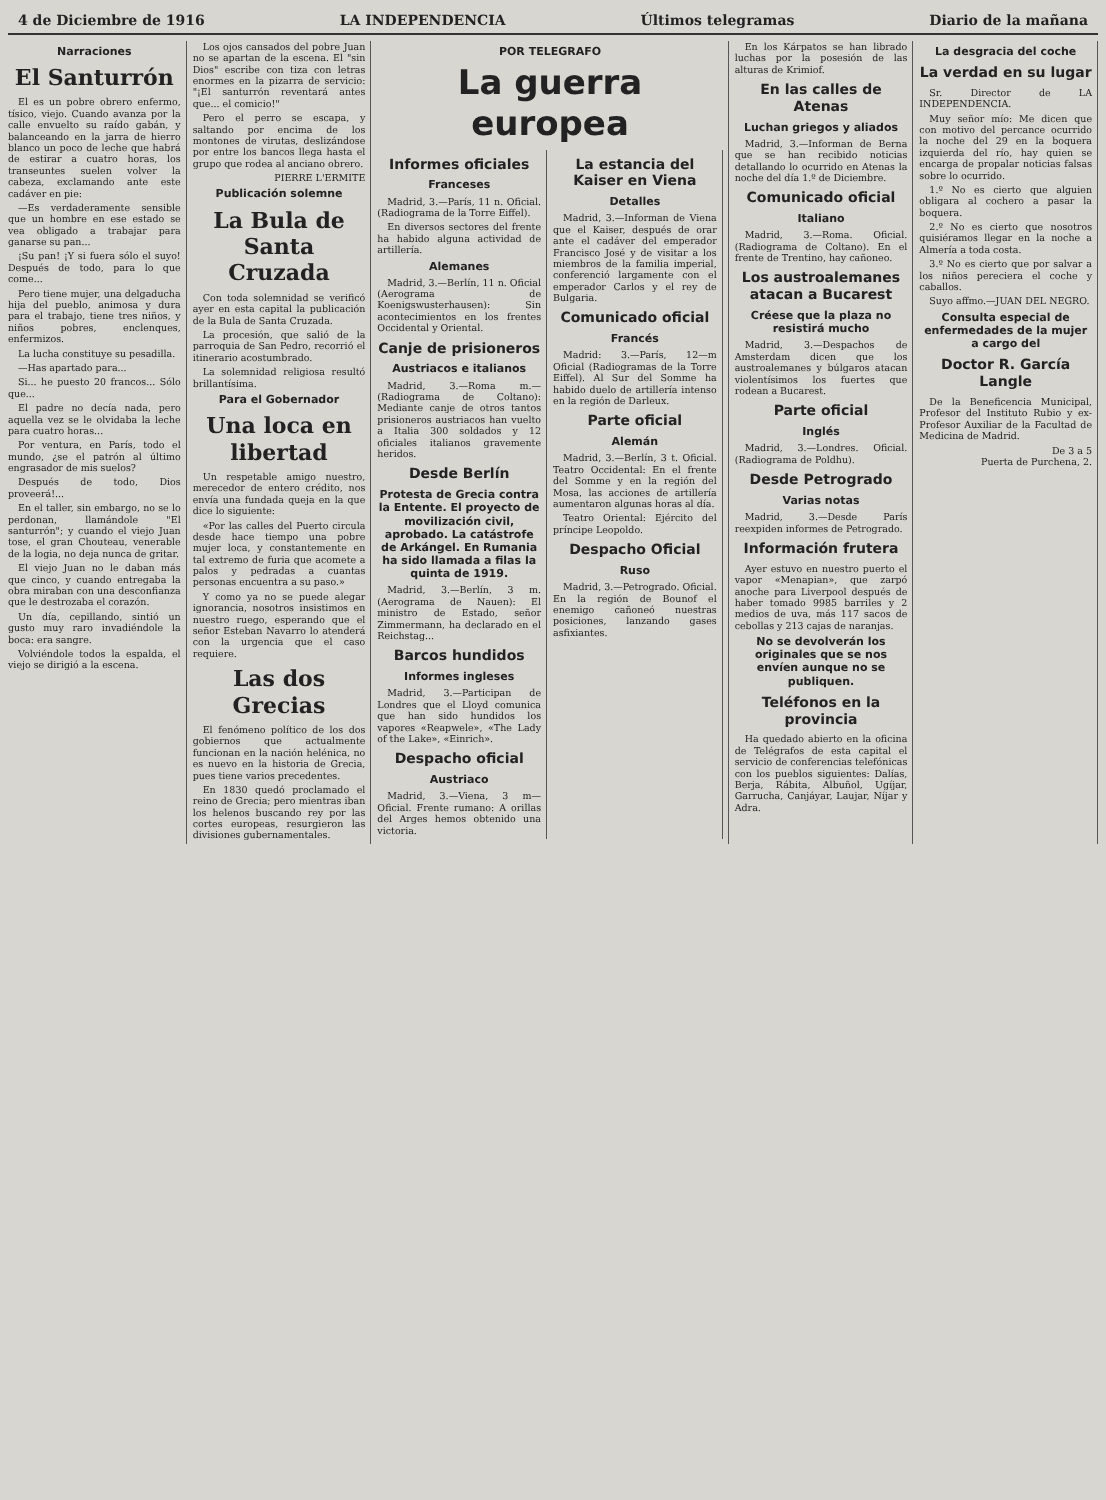4 de Diciembre de 1916 LA INDEPENDENCIA Últimos telegramas Diario de la mañana
Narraciones
El Santurrón
El es un pobre obrero enfermo, tísico, viejo. Cuando avanza por la calle envuelto su raído gabán, y balanceando en la jarra de hierro blanco un poco de leche que habrá de estirar a cuatro horas, los transeuntes suelen volver la cabeza, exclamando ante este cadáver en pie:
—Es verdaderamente sensible que un hombre en ese estado se vea obligado a trabajar para ganarse su pan...
¡Su pan! ¡Y si fuera sólo el suyo! Después de todo, para lo que come...
Pero tiene mujer, una delgaducha hija del pueblo, animosa y dura para el trabajo, tiene tres niños, y niños pobres, enclenques, enfermizos.
La lucha constituye su pesadilla.
—Has apartado para...
Si... he puesto 20 francos... Sólo que...
El padre no decía nada, pero aquella vez se le olvidaba la leche para cuatro horas...
Por ventura, en París, todo el mundo, ¿se el patrón al último engrasador de mis suelos?
Después de todo, Dios proveerá!...
En el taller, sin embargo, no se lo perdonan, llamándole "El santurrón"; y cuando el viejo Juan tose, el gran Chouteau, venerable de la logia, no deja nunca de gritar.
El viejo Juan no le daban más que cinco, y cuando entregaba la obra miraban con una desconfianza que le destrozaba el corazón.
Un día, cepillando, sintió un gusto muy raro invadiéndole la boca: era sangre.
Volviéndole todos la espalda, el viejo se dirigió a la escena.
Los ojos cansados del pobre Juan no se apartan de la escena. El "sin Dios" escribe con tiza con letras enormes en la pizarra de servicio: "¡El santurrón reventará antes que... el comicio!"
Pero el perro se escapa, y saltando por encima de los montones de virutas, deslizándose por entre los bancos llega hasta el grupo que rodea al anciano obrero.
PIERRE L'ERMITE
Publicación solemne
La Bula de Santa Cruzada
Con toda solemnidad se verificó ayer en esta capital la publicación de la Bula de Santa Cruzada.
La procesión, que salió de la parroquia de San Pedro, recorrió el itinerario acostumbrado.
La solemnidad religiosa resultó brillantísima.
Para el Gobernador
Una loca en libertad
Un respetable amigo nuestro, merecedor de entero crédito, nos envía una fundada queja en la que dice lo siguiente:
«Por las calles del Puerto circula desde hace tiempo una pobre mujer loca, y constantemente en tal extremo de furia que acomete a palos y pedradas a cuantas personas encuentra a su paso.»
Y como ya no se puede alegar ignorancia, nosotros insistimos en nuestro ruego, esperando que el señor Esteban Navarro lo atenderá con la urgencia que el caso requiere.
Las dos Grecias
El fenómeno político de los dos gobiernos que actualmente funcionan en la nación helénica, no es nuevo en la historia de Grecia, pues tiene varios precedentes.
En 1830 quedó proclamado el reino de Grecia; pero mientras iban los helenos buscando rey por las cortes europeas, resurgieron las divisiones gubernamentales.
POR TELEGRAFO
La guerra europea
Informes oficiales
Franceses
Madrid, 3.—París, 11 n. Oficial. (Radiograma de la Torre Eiffel).
En diversos sectores del frente ha habido alguna actividad de artillería.
Alemanes
Madrid, 3.—Berlín, 11 n. Oficial (Aerograma de Koenigswusterhausen): Sin acontecimientos en los frentes Occidental y Oriental.
Canje de prisioneros
Austriacos e italianos
Madrid, 3.—Roma m.—(Radiograma de Coltano): Mediante canje de otros tantos prisioneros austriacos han vuelto a Italia 300 soldados y 12 oficiales italianos gravemente heridos.
Desde Berlín
Protesta de Grecia contra la Entente. El proyecto de movilización civil, aprobado. La catástrofe de Arkángel. En Rumania ha sido llamada a filas la quinta de 1919.
Madrid, 3.—Berlín, 3 m. (Aerograma de Nauen): El ministro de Estado, señor Zimmermann, ha declarado en el Reichstag...
Barcos hundidos
Informes ingleses
Madrid, 3.—Participan de Londres que el Lloyd comunica que han sido hundidos los vapores «Reapwele», «The Lady of the Lake», «Einrich».
Despacho oficial
Austriaco
Madrid, 3.—Viena, 3 m—Oficial. Frente rumano: A orillas del Arges hemos obtenido una victoria.
La estancia del Kaiser en Viena
Detalles
Madrid, 3.—Informan de Viena que el Kaiser, después de orar ante el cadáver del emperador Francisco José y de visitar a los miembros de la familia imperial, conferenció largamente con el emperador Carlos y el rey de Bulgaria.
Comunicado oficial
Francés
Madrid: 3.—París, 12—m Oficial (Radiogramas de la Torre Eiffel). Al Sur del Somme ha habido duelo de artillería intenso en la región de Darleux.
Parte oficial
Alemán
Madrid, 3.—Berlín, 3 t. Oficial. Teatro Occidental: En el frente del Somme y en la región del Mosa, las acciones de artillería aumentaron algunas horas al día.
Teatro Oriental: Ejército del príncipe Leopoldo.
Despacho Oficial
Ruso
Madrid, 3.—Petrogrado. Oficial. En la región de Bounof el enemigo cañoneó nuestras posiciones, lanzando gases asfixiantes.
En los Kárpatos se han librado luchas por la posesión de las alturas de Krimiof.
En las calles de Atenas
Luchan griegos y aliados
Madrid, 3.—Informan de Berna que se han recibido noticias detallando lo ocurrido en Atenas la noche del día 1.º de Diciembre.
Comunicado oficial
Italiano
Madrid, 3.—Roma. Oficial. (Radiograma de Coltano). En el frente de Trentino, hay cañoneo.
Los austroalemanes atacan a Bucarest
Créese que la plaza no resistirá mucho
Madrid, 3.—Despachos de Amsterdam dicen que los austroalemanes y búlgaros atacan violentísimos los fuertes que rodean a Bucarest.
Parte oficial
Inglés
Madrid, 3.—Londres. Oficial. (Radiograma de Poldhu).
Desde Petrogrado
Varias notas
Madrid, 3.—Desde París reexpiden informes de Petrogrado.
Información frutera
Ayer estuvo en nuestro puerto el vapor «Menapian», que zarpó anoche para Liverpool después de haber tomado 9985 barriles y 2 medios de uva, más 117 sacos de cebollas y 213 cajas de naranjas.
No se devolverán los originales que se nos envíen aunque no se publiquen.
Teléfonos en la provincia
Ha quedado abierto en la oficina de Telégrafos de esta capital el servicio de conferencias telefónicas con los pueblos siguientes: Dalías, Berja, Rábita, Albuñol, Ugíjar, Garrucha, Canjáyar, Laujar, Níjar y Adra.
La desgracia del coche
La verdad en su lugar
Sr. Director de LA INDEPENDENCIA.
Muy señor mío: Me dicen que con motivo del percance ocurrido la noche del 29 en la boquera izquierda del río, hay quien se encarga de propalar noticias falsas sobre lo ocurrido.
1.º No es cierto que alguien obligara al cochero a pasar la boquera.
2.º No es cierto que nosotros quisiéramos llegar en la noche a Almería a toda costa.
3.º No es cierto que por salvar a los niños pereciera el coche y caballos.
Suyo affmo.—JUAN DEL NEGRO.
Consulta especial de enfermedades de la mujer a cargo del
Doctor R. García Langle
De la Beneficencia Municipal, Profesor del Instituto Rubio y ex-Profesor Auxiliar de la Facultad de Medicina de Madrid.
De 3 a 5
Puerta de Purchena, 2.